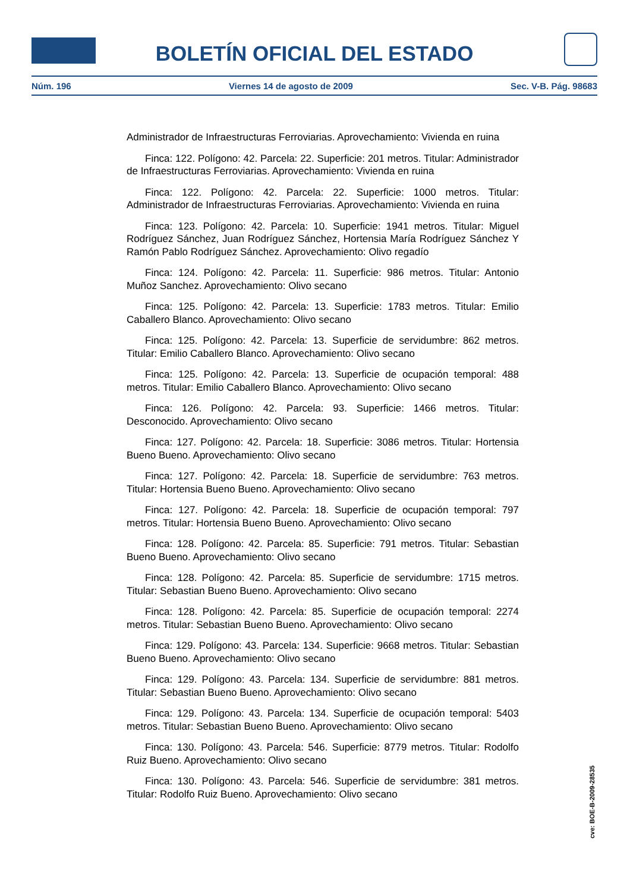BOLETÍN OFICIAL DEL ESTADO
Núm. 196 Viernes 14 de agosto de 2009 Sec. V-B. Pág. 98683
Administrador de Infraestructuras Ferroviarias. Aprovechamiento: Vivienda en ruina
Finca: 122. Polígono: 42. Parcela: 22. Superficie: 201 metros. Titular: Administrador de Infraestructuras Ferroviarias. Aprovechamiento: Vivienda en ruina
Finca: 122. Polígono: 42. Parcela: 22. Superficie: 1000 metros. Titular: Administrador de Infraestructuras Ferroviarias. Aprovechamiento: Vivienda en ruina
Finca: 123. Polígono: 42. Parcela: 10. Superficie: 1941 metros. Titular: Miguel Rodríguez Sánchez, Juan Rodríguez Sánchez, Hortensia María Rodríguez Sánchez Y Ramón Pablo Rodríguez Sánchez. Aprovechamiento: Olivo regadío
Finca: 124. Polígono: 42. Parcela: 11. Superficie: 986 metros. Titular: Antonio Muñoz Sanchez. Aprovechamiento: Olivo secano
Finca: 125. Polígono: 42. Parcela: 13. Superficie: 1783 metros. Titular: Emilio Caballero Blanco. Aprovechamiento: Olivo secano
Finca: 125. Polígono: 42. Parcela: 13. Superficie de servidumbre: 862 metros. Titular: Emilio Caballero Blanco. Aprovechamiento: Olivo secano
Finca: 125. Polígono: 42. Parcela: 13. Superficie de ocupación temporal: 488 metros. Titular: Emilio Caballero Blanco. Aprovechamiento: Olivo secano
Finca: 126. Polígono: 42. Parcela: 93. Superficie: 1466 metros. Titular: Desconocido. Aprovechamiento: Olivo secano
Finca: 127. Polígono: 42. Parcela: 18. Superficie: 3086 metros. Titular: Hortensia Bueno Bueno. Aprovechamiento: Olivo secano
Finca: 127. Polígono: 42. Parcela: 18. Superficie de servidumbre: 763 metros. Titular: Hortensia Bueno Bueno. Aprovechamiento: Olivo secano
Finca: 127. Polígono: 42. Parcela: 18. Superficie de ocupación temporal: 797 metros. Titular: Hortensia Bueno Bueno. Aprovechamiento: Olivo secano
Finca: 128. Polígono: 42. Parcela: 85. Superficie: 791 metros. Titular: Sebastian Bueno Bueno. Aprovechamiento: Olivo secano
Finca: 128. Polígono: 42. Parcela: 85. Superficie de servidumbre: 1715 metros. Titular: Sebastian Bueno Bueno. Aprovechamiento: Olivo secano
Finca: 128. Polígono: 42. Parcela: 85. Superficie de ocupación temporal: 2274 metros. Titular: Sebastian Bueno Bueno. Aprovechamiento: Olivo secano
Finca: 129. Polígono: 43. Parcela: 134. Superficie: 9668 metros. Titular: Sebastian Bueno Bueno. Aprovechamiento: Olivo secano
Finca: 129. Polígono: 43. Parcela: 134. Superficie de servidumbre: 881 metros. Titular: Sebastian Bueno Bueno. Aprovechamiento: Olivo secano
Finca: 129. Polígono: 43. Parcela: 134. Superficie de ocupación temporal: 5403 metros. Titular: Sebastian Bueno Bueno. Aprovechamiento: Olivo secano
Finca: 130. Polígono: 43. Parcela: 546. Superficie: 8779 metros. Titular: Rodolfo Ruiz Bueno. Aprovechamiento: Olivo secano
Finca: 130. Polígono: 43. Parcela: 546. Superficie de servidumbre: 381 metros. Titular: Rodolfo Ruiz Bueno. Aprovechamiento: Olivo secano
cve: BOE-B-2009-28535